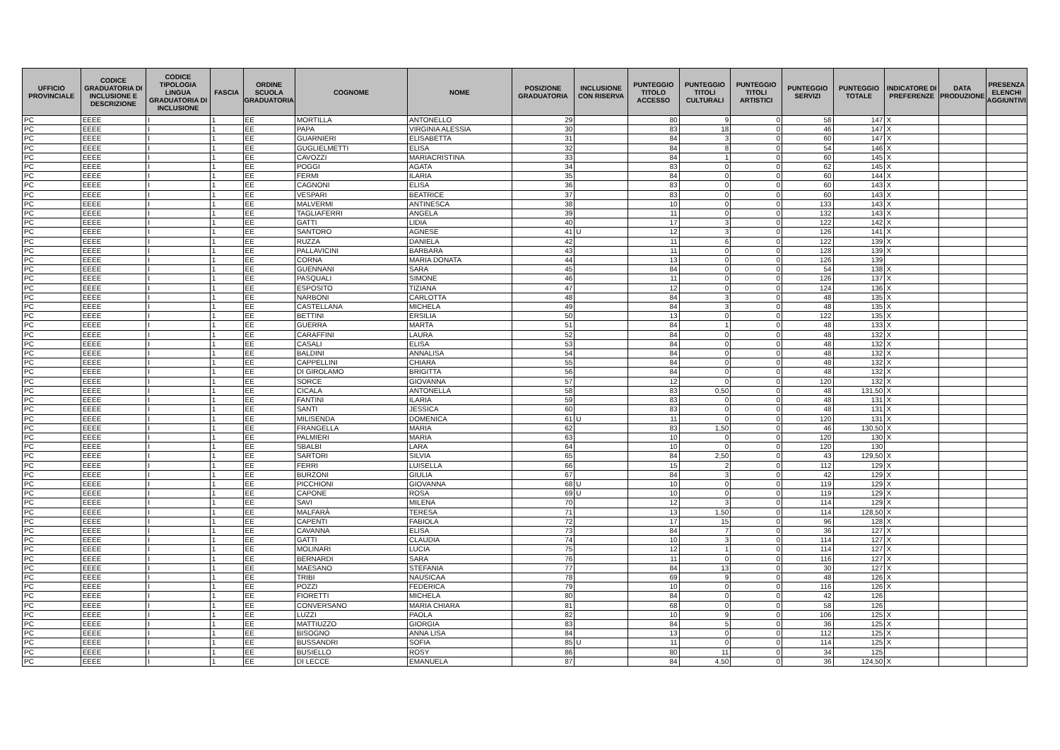| UFFICIO PROVINCIALE | CODICE GRADUATORIA DI INCLUSIONE E DESCRIZIONE | CODICE TIPOLOGIA LINGUA GRADUATORIA DI INCLUSIONE | FASCIA | ORDINE SCUOLA GRADUATORIA | COGNOME | NOME | POSIZIONE GRADUATORIA | INCLUSIONE CON RISERVA | PUNTEGGIO TITOLO ACCESSO | PUNTEGGIO TITOLI CULTURALI | PUNTEGGIO TITOLI ARTISTICI | PUNTEGGIO SERVIZI | PUNTEGGIO TOTALE | INDICATORE DI PREFERENZE | DATA PRODUZIONE | PRESENZA ELENCHI AGGIUNTIVI |
| --- | --- | --- | --- | --- | --- | --- | --- | --- | --- | --- | --- | --- | --- | --- | --- | --- |
| PC | EEEE | I | 1 | EE | MORTILLA | ANTONELLO | 29 | | 80 | 9 | 0 | 58 | 147 | X | | |
| PC | EEEE | I | 1 | EE | PAPA | VIRGINIA ALESSIA | 30 | | 83 | 18 | 0 | 46 | 147 | X | | |
| PC | EEEE | I | 1 | EE | GUARNIERI | ELISABETTA | 31 | | 84 | 3 | 0 | 60 | 147 | X | | |
| PC | EEEE | I | 1 | EE | GUGLIELMETTI | ELISA | 32 | | 84 | 8 | 0 | 54 | 146 | X | | |
| PC | EEEE | I | 1 | EE | CAVOZZI | MARIACRISTINA | 33 | | 84 | 1 | 0 | 60 | 145 | X | | |
| PC | EEEE | I | 1 | EE | POGGI | AGATA | 34 | | 83 | 0 | 0 | 62 | 145 | X | | |
| PC | EEEE | I | 1 | EE | FERMI | ILARIA | 35 | | 84 | 0 | 0 | 60 | 144 | X | | |
| PC | EEEE | I | 1 | EE | CAGNONI | ELISA | 36 | | 83 | 0 | 0 | 60 | 143 | X | | |
| PC | EEEE | I | 1 | EE | VESPARI | BEATRICE | 37 | | 83 | 0 | 0 | 60 | 143 | X | | |
| PC | EEEE | I | 1 | EE | MALVERMI | ANTINESCA | 38 | | 10 | 0 | 0 | 133 | 143 | X | | |
| PC | EEEE | I | 1 | EE | TAGLIAFERRI | ANGELA | 39 | | 11 | 0 | 0 | 132 | 143 | X | | |
| PC | EEEE | I | 1 | EE | GATTI | LIDIA | 40 | | 17 | 3 | 0 | 122 | 142 | X | | |
| PC | EEEE | I | 1 | EE | SANTORO | AGNESE | 41 | U | 12 | 3 | 0 | 126 | 141 | X | | |
| PC | EEEE | I | 1 | EE | RUZZA | DANIELA | 42 | | 11 | 6 | 0 | 122 | 139 | X | | |
| PC | EEEE | I | 1 | EE | PALLAVICINI | BARBARA | 43 | | 11 | 0 | 0 | 128 | 139 | X | | |
| PC | EEEE | I | 1 | EE | CORNA | MARIA DONATA | 44 | | 13 | 0 | 0 | 126 | 139 | | | |
| PC | EEEE | I | 1 | EE | GUENNANI | SARA | 45 | | 84 | 0 | 0 | 54 | 138 | X | | |
| PC | EEEE | I | 1 | EE | PASQUALI | SIMONE | 46 | | 11 | 0 | 0 | 126 | 137 | X | | |
| PC | EEEE | I | 1 | EE | ESPOSITO | TIZIANA | 47 | | 12 | 0 | 0 | 124 | 136 | X | | |
| PC | EEEE | I | 1 | EE | NARBONI | CARLOTTA | 48 | | 84 | 3 | 0 | 48 | 135 | X | | |
| PC | EEEE | I | 1 | EE | CASTELLANA | MICHELA | 49 | | 84 | 3 | 0 | 48 | 135 | X | | |
| PC | EEEE | I | 1 | EE | BETTINI | ERSILIA | 50 | | 13 | 0 | 0 | 122 | 135 | X | | |
| PC | EEEE | I | 1 | EE | GUERRA | MARTA | 51 | | 84 | 1 | 0 | 48 | 133 | X | | |
| PC | EEEE | I | 1 | EE | CARAFFINI | LAURA | 52 | | 84 | 0 | 0 | 48 | 132 | X | | |
| PC | EEEE | I | 1 | EE | CASALI | ELISA | 53 | | 84 | 0 | 0 | 48 | 132 | X | | |
| PC | EEEE | I | 1 | EE | BALDINI | ANNALISA | 54 | | 84 | 0 | 0 | 48 | 132 | X | | |
| PC | EEEE | I | 1 | EE | CAPPELLINI | CHIARA | 55 | | 84 | 0 | 0 | 48 | 132 | X | | |
| PC | EEEE | I | 1 | EE | DI GIROLAMO | BRIGITTA | 56 | | 84 | 0 | 0 | 48 | 132 | X | | |
| PC | EEEE | I | 1 | EE | SORCE | GIOVANNA | 57 | | 12 | 0 | 0 | 120 | 132 | X | | |
| PC | EEEE | I | 1 | EE | CICALA | ANTONELLA | 58 | | 83 | 0,50 | 0 | 48 | 131,50 | X | | |
| PC | EEEE | I | 1 | EE | FANTINI | ILARIA | 59 | | 83 | 0 | 0 | 48 | 131 | X | | |
| PC | EEEE | I | 1 | EE | SANTI | JESSICA | 60 | | 83 | 0 | 0 | 48 | 131 | X | | |
| PC | EEEE | I | 1 | EE | MILISENDA | DOMENICA | 61 | U | 11 | 0 | 0 | 120 | 131 | X | | |
| PC | EEEE | I | 1 | EE | FRANGELLA | MARIA | 62 | | 83 | 1,50 | 0 | 46 | 130,50 | X | | |
| PC | EEEE | I | 1 | EE | PALMIERI | MARIA | 63 | | 10 | 0 | 0 | 120 | 130 | X | | |
| PC | EEEE | I | 1 | EE | SBALBI | LARA | 64 | | 10 | 0 | 0 | 120 | 130 | | | |
| PC | EEEE | I | 1 | EE | SARTORI | SILVIA | 65 | | 84 | 2,50 | 0 | 43 | 129,50 | X | | |
| PC | EEEE | I | 1 | EE | FERRI | LUISELLA | 66 | | 15 | 2 | 0 | 112 | 129 | X | | |
| PC | EEEE | I | 1 | EE | BURZONI | GIULIA | 67 | | 84 | 3 | 0 | 42 | 129 | X | | |
| PC | EEEE | I | 1 | EE | PICCHIONI | GIOVANNA | 68 | U | 10 | 0 | 0 | 119 | 129 | X | | |
| PC | EEEE | I | 1 | EE | CAPONE | ROSA | 69 | U | 10 | 0 | 0 | 119 | 129 | X | | |
| PC | EEEE | I | 1 | EE | SAVI | MILENA | 70 | | 12 | 3 | 0 | 114 | 129 | X | | |
| PC | EEEE | I | 1 | EE | MALFARÀ | TERESA | 71 | | 13 | 1,50 | 0 | 114 | 128,50 | X | | |
| PC | EEEE | I | 1 | EE | CAPENTI | FABIOLA | 72 | | 17 | 15 | 0 | 96 | 128 | X | | |
| PC | EEEE | I | 1 | EE | CAVANNA | ELISA | 73 | | 84 | 7 | 0 | 36 | 127 | X | | |
| PC | EEEE | I | 1 | EE | GATTI | CLAUDIA | 74 | | 10 | 3 | 0 | 114 | 127 | X | | |
| PC | EEEE | I | 1 | EE | MOLINARI | LUCIA | 75 | | 12 | 1 | 0 | 114 | 127 | X | | |
| PC | EEEE | I | 1 | EE | BERNARDI | SARA | 76 | | 11 | 0 | 0 | 116 | 127 | X | | |
| PC | EEEE | I | 1 | EE | MAESANO | STEFANIA | 77 | | 84 | 13 | 0 | 30 | 127 | X | | |
| PC | EEEE | I | 1 | EE | TRIBI | NAUSICAA | 78 | | 69 | 9 | 0 | 48 | 126 | X | | |
| PC | EEEE | I | 1 | EE | POZZI | FEDERICA | 79 | | 10 | 0 | 0 | 116 | 126 | X | | |
| PC | EEEE | I | 1 | EE | FIORETTI | MICHELA | 80 | | 84 | 0 | 0 | 42 | 126 | | | |
| PC | EEEE | I | 1 | EE | CONVERSANO | MARIA CHIARA | 81 | | 68 | 0 | 0 | 58 | 126 | | | |
| PC | EEEE | I | 1 | EE | LUZZI | PAOLA | 82 | | 10 | 9 | 0 | 106 | 125 | X | | |
| PC | EEEE | I | 1 | EE | MATTIUZZO | GIORGIA | 83 | | 84 | 5 | 0 | 36 | 125 | X | | |
| PC | EEEE | I | 1 | EE | BISOGNO | ANNA LISA | 84 | | 13 | 0 | 0 | 112 | 125 | X | | |
| PC | EEEE | I | 1 | EE | BUSSANDRI | SOFIA | 85 | U | 11 | 0 | 0 | 114 | 125 | X | | |
| PC | EEEE | I | 1 | EE | BUSIELLO | ROSY | 86 | | 80 | 11 | 0 | 34 | 125 | | | |
| PC | EEEE | I | 1 | EE | DI LECCE | EMANUELA | 87 | | 84 | 4,50 | 0 | 36 | 124,50 | X | | |